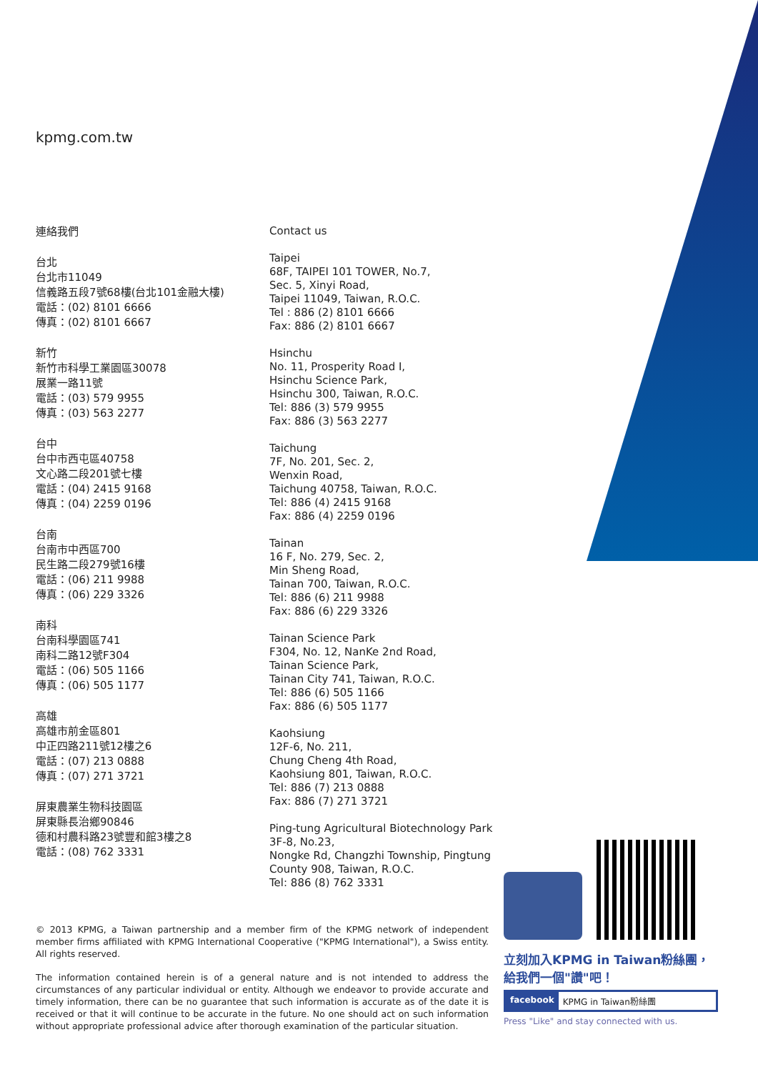kpmg.com.tw
連絡我們
台北
台北市11049
信義路五段7號68樓(台北101金融大樓)
電話：(02) 8101 6666
傳真：(02) 8101 6667
新竹
新竹市科學工業園區30078
展業一路11號
電話：(03) 579 9955
傳真：(03) 563 2277
台中
台中市西屯區40758
文心路二段201號七樓
電話：(04) 2415 9168
傳真：(04) 2259 0196
台南
台南市中西區700
民生路二段279號16樓
電話：(06) 211 9988
傳真：(06) 229 3326
南科
台南科學園區741
南科二路12號F304
電話：(06) 505 1166
傳真：(06) 505 1177
高雄
高雄市前金區801
中正四路211號12樓之6
電話：(07) 213 0888
傳真：(07) 271 3721
屏東農業生物科技園區
屏東縣長治鄉90846
德和村農科路23號豐和館3樓之8
電話：(08) 762 3331
Contact us
Taipei
68F, TAIPEI 101 TOWER, No.7,
Sec. 5, Xinyi Road,
Taipei 11049, Taiwan, R.O.C.
Tel : 886 (2) 8101 6666
Fax: 886 (2) 8101 6667
Hsinchu
No. 11, Prosperity Road I,
Hsinchu Science Park,
Hsinchu 300, Taiwan, R.O.C.
Tel: 886 (3) 579 9955
Fax: 886 (3) 563 2277
Taichung
7F, No. 201, Sec. 2,
Wenxin Road,
Taichung 40758, Taiwan, R.O.C.
Tel: 886 (4) 2415 9168
Fax: 886 (4) 2259 0196
Tainan
16 F, No. 279, Sec. 2,
Min Sheng Road,
Tainan 700, Taiwan, R.O.C.
Tel: 886 (6) 211 9988
Fax: 886 (6) 229 3326
Tainan Science Park
F304, No. 12, NanKe 2nd Road,
Tainan Science Park,
Tainan City 741, Taiwan, R.O.C.
Tel: 886 (6) 505 1166
Fax: 886 (6) 505 1177
Kaohsiung
12F-6, No. 211,
Chung Cheng 4th Road,
Kaohsiung 801, Taiwan, R.O.C.
Tel: 886 (7) 213 0888
Fax: 886 (7) 271 3721
Ping-tung Agricultural Biotechnology Park
3F-8, No.23,
Nongke Rd, Changzhi Township, Pingtung
County 908, Taiwan, R.O.C.
Tel: 886 (8) 762 3331
© 2013 KPMG, a Taiwan partnership and a member firm of the KPMG network of independent member firms affiliated with KPMG International Cooperative ("KPMG International"), a Swiss entity. All rights reserved.
The information contained herein is of a general nature and is not intended to address the circumstances of any particular individual or entity. Although we endeavor to provide accurate and timely information, there can be no guarantee that such information is accurate as of the date it is received or that it will continue to be accurate in the future. No one should act on such information without appropriate professional advice after thorough examination of the particular situation.
立刻加入KPMG in Taiwan粉絲團，
給我們一個"讚"吧！
facebook KPMG in Taiwan粉絲團
Press "Like" and stay connected with us.